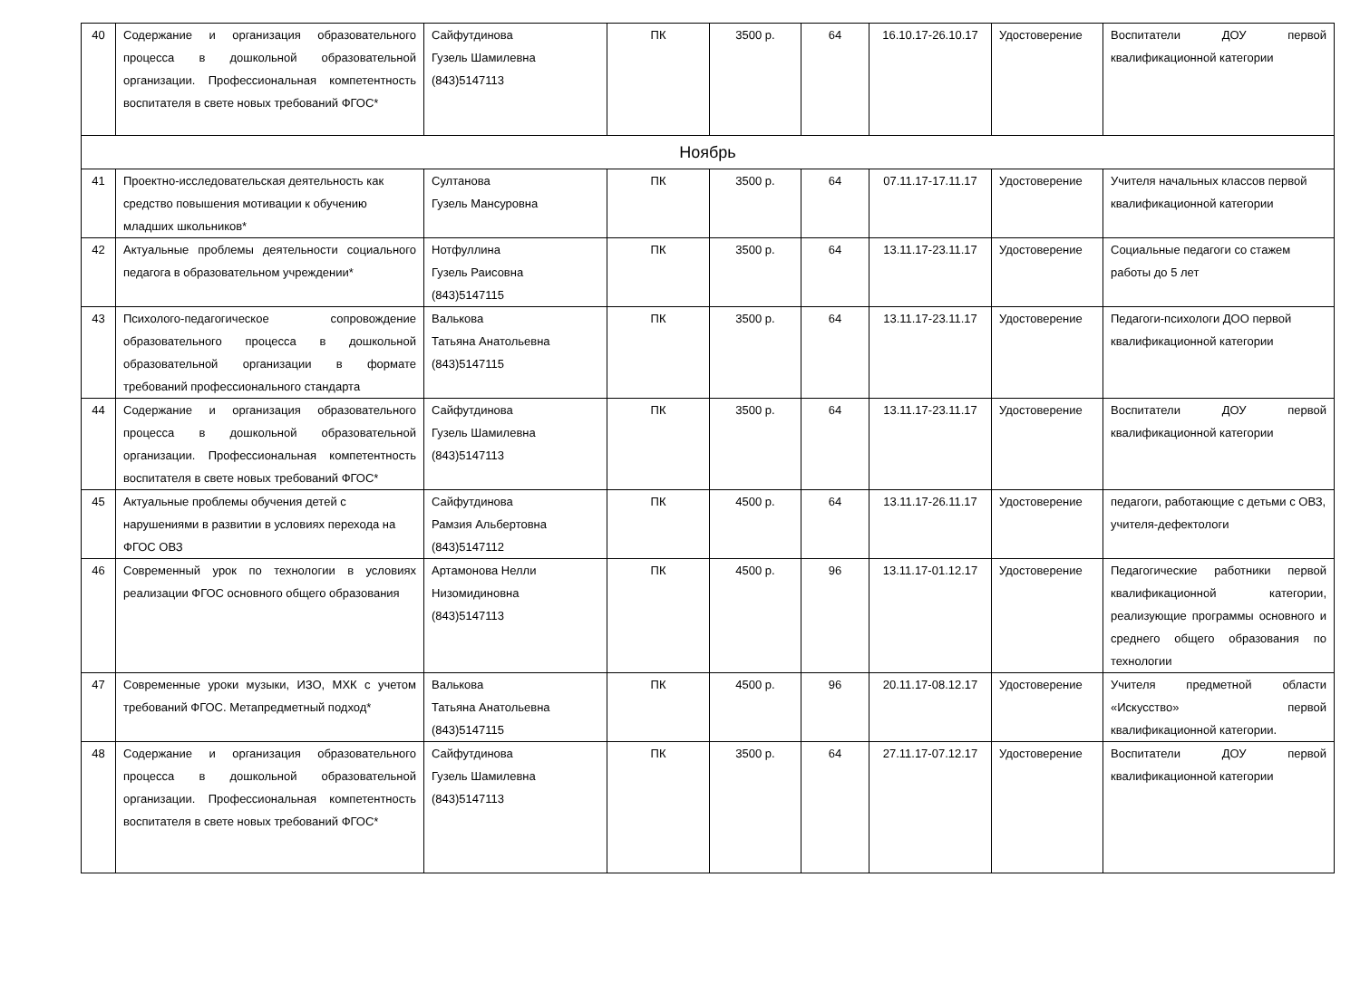| 40 | Содержание и организация образовательного процесса в дошкольной образовательной организации. Профессиональная компетентность воспитателя в свете новых требований ФГОС* | Сайфутдинова Гузель Шамилевна (843)5147113 | ПК | 3500 р. | 64 | 16.10.17-26.10.17 | Удостоверение | Воспитатели ДОУ первой квалификационной категории |
| Ноябрь | | | | | | | | |
| 41 | Проектно-исследовательская деятельность как средство повышения мотивации к обучению младших школьников* | Султанова Гузель Мансуровна | ПК | 3500 р. | 64 | 07.11.17-17.11.17 | Удостоверение | Учителя начальных классов первой квалификационной категории |
| 42 | Актуальные проблемы деятельности социального педагога в образовательном учреждении* | Нотфуллина Гузель Раисовна (843)5147115 | ПК | 3500 р. | 64 | 13.11.17-23.11.17 | Удостоверение | Социальные педагоги со стажем работы до 5 лет |
| 43 | Психолого-педагогическое сопровождение образовательного процесса в дошкольной образовательной организации в формате требований профессионального стандарта | Валькова Татьяна Анатольевна (843)5147115 | ПК | 3500 р. | 64 | 13.11.17-23.11.17 | Удостоверение | Педагоги-психологи ДОО первой квалификационной категории |
| 44 | Содержание и организация образовательного процесса в дошкольной образовательной организации. Профессиональная компетентность воспитателя в свете новых требований ФГОС* | Сайфутдинова Гузель Шамилевна (843)5147113 | ПК | 3500 р. | 64 | 13.11.17-23.11.17 | Удостоверение | Воспитатели ДОУ первой квалификационной категории |
| 45 | Актуальные проблемы обучения детей с нарушениями в развитии в условиях перехода на ФГОС ОВЗ | Сайфутдинова Рамзия Альбертовна (843)5147112 | ПК | 4500 р. | 64 | 13.11.17-26.11.17 | Удостоверение | педагоги, работающие с детьми с ОВЗ, учителя-дефектологи |
| 46 | Современный урок по технологии в условиях реализации ФГОС основного общего образования | Артамонова Нелли Низомидиновна (843)5147113 | ПК | 4500 р. | 96 | 13.11.17-01.12.17 | Удостоверение | Педагогические работники первой квалификационной категории, реализующие программы основного и среднего общего образования по технологии |
| 47 | Современные уроки музыки, ИЗО, МХК с учетом требований ФГОС. Метапредметный подход* | Валькова Татьяна Анатольевна (843)5147115 | ПК | 4500 р. | 96 | 20.11.17-08.12.17 | Удостоверение | Учителя предметной области «Искусство» первой квалификационной категории. |
| 48 | Содержание и организация образовательного процесса в дошкольной образовательной организации. Профессиональная компетентность воспитателя в свете новых требований ФГОС* | Сайфутдинова Гузель Шамилевна (843)5147113 | ПК | 3500 р. | 64 | 27.11.17-07.12.17 | Удостоверение | Воспитатели ДОУ первой квалификационной категории |